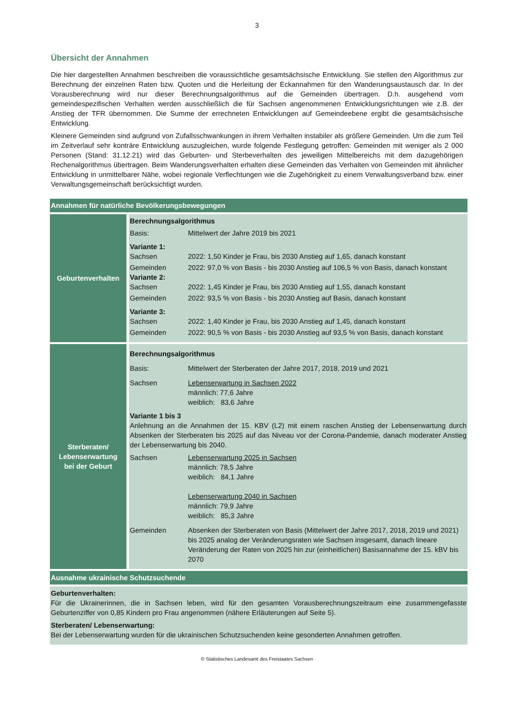3
Übersicht der Annahmen
Die hier dargestellten Annahmen beschreiben die voraussichtliche gesamtsächsische Entwicklung. Sie stellen den Algorithmus zur Berechnung der einzelnen Raten bzw. Quoten und die Herleitung der Eckannahmen für den Wanderungsaustausch dar. In der Vorausberechnung wird nur dieser Berechnungsalgorithmus auf die Gemeinden übertragen. D.h. ausgehend vom gemeindespezifischen Verhalten werden ausschließlich die für Sachsen angenommenen Entwicklungsrichtungen wie z.B. der Anstieg der TFR übernommen. Die Summe der errechneten Entwicklungen auf Gemeindeebene ergibt die gesamtsächsische Entwicklung.
Kleinere Gemeinden sind aufgrund von Zufallsschwankungen in ihrem Verhalten instabiler als größere Gemeinden. Um die zum Teil im Zeitverlauf sehr konträre Entwicklung auszugleichen, wurde folgende Festlegung getroffen: Gemeinden mit weniger als 2 000 Personen (Stand: 31.12.21) wird das Geburten- und Sterbeverhalten des jeweiligen Mittelbereichs mit dem dazugehörigen Rechenalgorithmus übertragen. Beim Wanderungsverhalten erhalten diese Gemeinden das Verhalten von Gemeinden mit ähnlicher Entwicklung in unmittelbarer Nähe, wobei regionale Verflechtungen wie die Zugehörigkeit zu einem Verwaltungsverband bzw. einer Verwaltungsgemeinschaft berücksichtigt wurden.
| Annahmen für natürliche Bevölkerungsbewegungen | |
| Geburtenverhalten | Berechnungsalgorithmus Basis: Mittelwert der Jahre 2019 bis 2021 Variante 1: Sachsen 2022: 1,50 Kinder je Frau, bis 2030 Anstieg auf 1,65, danach konstant Gemeinden 2022: 97,0 % von Basis - bis 2030 Anstieg auf 106,5 % von Basis, danach konstant Variante 2: Sachsen 2022: 1,45 Kinder je Frau, bis 2030 Anstieg auf 1,55, danach konstant Gemeinden 2022: 93,5 % von Basis - bis 2030 Anstieg auf Basis, danach konstant Variante 3: Sachsen 2022: 1,40 Kinder je Frau, bis 2030 Anstieg auf 1,45, danach konstant Gemeinden 2022: 90,5 % von Basis - bis 2030 Anstieg auf 93,5 % von Basis, danach konstant |
| Sterberaten/ Lebenserwartung bei der Geburt | Berechnungsalgorithmus Basis: Mittelwert der Sterberaten der Jahre 2017, 2018, 2019 und 2021 Sachsen Lebenserwartung in Sachsen 2022 männlich: 77,6 Jahre weiblich: 83,6 Jahre Variante 1 bis 3 Anlehnung an die Annahmen der 15. KBV (L2) mit einem raschen Anstieg der Lebenserwartung durch Absenken der Sterberaten bis 2025 auf das Niveau vor der Corona-Pandemie, danach moderater Anstieg der Lebenserwartung bis 2040. Sachsen Lebenserwartung 2025 in Sachsen männlich: 78,5 Jahre weiblich: 84,1 Jahre Lebenserwartung 2040 in Sachsen männlich: 79,9 Jahre weiblich: 85,3 Jahre Gemeinden Absenken der Sterberaten von Basis (Mittelwert der Jahre 2017, 2018, 2019 und 2021) bis 2025 analog der Veränderungsraten wie Sachsen insgesamt, danach lineare Veränderung der Raten von 2025 hin zur (einheitlichen) Basisannahme der 15. kBV bis 2070 |
| Ausnahme ukrainische Schutzsuchende | |
| Geburtenverhalten: Für die Ukrainerinnen, die in Sachsen leben, wird für den gesamten Vorausberechnungszeitraum eine zusammengefasste Geburtenziffer von 0,85 Kindern pro Frau angenommen (nähere Erläuterungen auf Seite 5). Sterberaten/ Lebenserwartung: Bei der Lebenserwartung wurden für die ukrainischen Schutzsuchenden keine gesonderten Annahmen getroffen. | |
© Statistisches Landesamt des Freistaates Sachsen